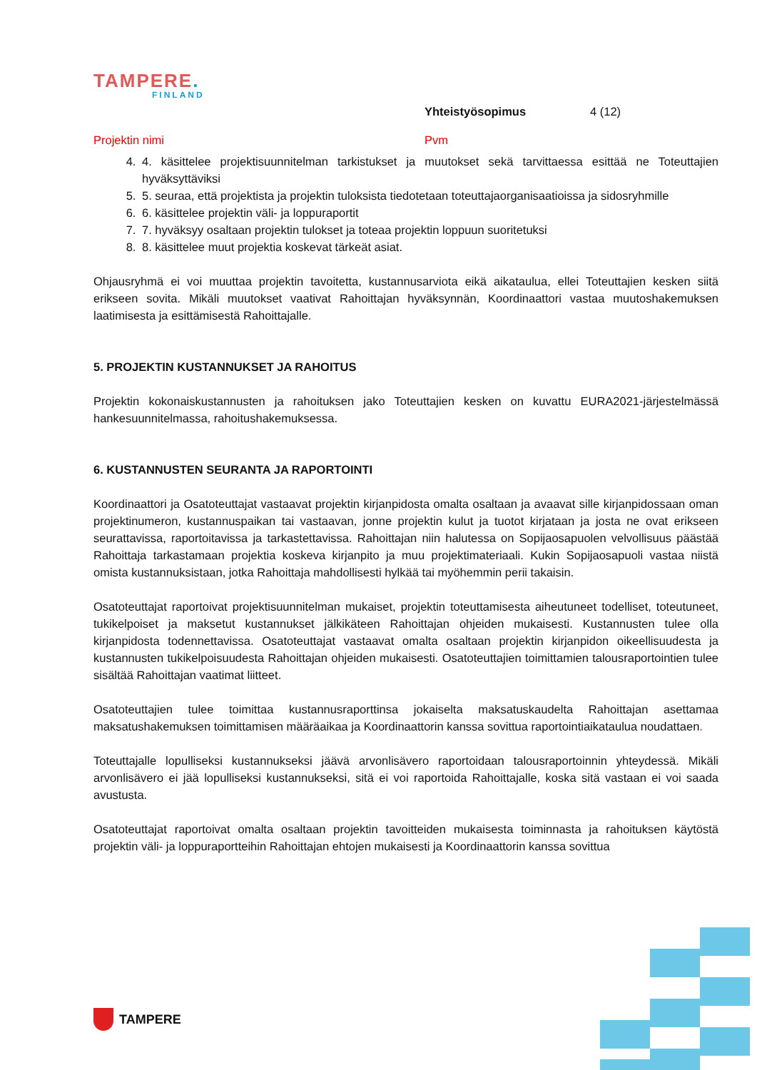TAMPERE.
FINLAND
Yhteistyösopimus 4 (12)
Projektin nimi Pvm
4. 4. käsittelee projektisuunnitelman tarkistukset ja muutokset sekä tarvittaessa esittää ne Toteuttajien hyväksyttäviksi
5. 5. seuraa, että projektista ja projektin tuloksista tiedotetaan toteuttajaorganisaatioissa ja sidosryhmille
6. 6. käsittelee projektin väli- ja loppuraportit
7. 7. hyväksyy osaltaan projektin tulokset ja toteaa projektin loppuun suoritetuksi
8. 8. käsittelee muut projektia koskevat tärkeät asiat.
Ohjausryhmä ei voi muuttaa projektin tavoitetta, kustannusarviota eikä aikataulua, ellei Toteuttajien kesken siitä erikseen sovita. Mikäli muutokset vaativat Rahoittajan hyväksynnän, Koordinaattori vastaa muutoshakemuksen laatimisesta ja esittämisestä Rahoittajalle.
5. PROJEKTIN KUSTANNUKSET JA RAHOITUS
Projektin kokonaiskustannusten ja rahoituksen jako Toteuttajien kesken on kuvattu EURA2021-järjestelmässä hankesuunnitelmassa, rahoitushakemuksessa.
6. KUSTANNUSTEN SEURANTA JA RAPORTOINTI
Koordinaattori ja Osatoteuttajat vastaavat projektin kirjanpidosta omalta osaltaan ja avaavat sille kirjanpidossaan oman projektinumeron, kustannuspaikan tai vastaavan, jonne projektin kulut ja tuotot kirjataan ja josta ne ovat erikseen seurattavissa, raportoitavissa ja tarkastettavissa. Rahoittajan niin halutessa on Sopijaosapuolen velvollisuus päästää Rahoittaja tarkastamaan projektia koskeva kirjanpito ja muu projektimateriaali. Kukin Sopijaosapuoli vastaa niistä omista kustannuksistaan, jotka Rahoittaja mahdollisesti hylkää tai myöhemmin perii takaisin.
Osatoteuttajat raportoivat projektisuunnitelman mukaiset, projektin toteuttamisesta aiheutuneet todelliset, toteutuneet, tukikelpoiset ja maksetut kustannukset jälkikäteen Rahoittajan ohjeiden mukaisesti. Kustannusten tulee olla kirjanpidosta todennettavissa. Osatoteuttajat vastaavat omalta osaltaan projektin kirjanpidon oikeellisuudesta ja kustannusten tukikelpoisuudesta Rahoittajan ohjeiden mukaisesti. Osatoteuttajien toimittamien talousraportointien tulee sisältää Rahoittajan vaatimat liitteet.
Osatoteuttajien tulee toimittaa kustannusraporttinsa jokaiselta maksatuskaudelta Rahoittajan asettamaa maksatushakemuksen toimittamisen määräaikaa ja Koordinaattorin kanssa sovittua raportointiaikataulua noudattaen.
Toteuttajalle lopulliseksi kustannukseksi jäävä arvonlisävero raportoidaan talousraportoinnin yhteydessä. Mikäli arvonlisävero ei jää lopulliseksi kustannukseksi, sitä ei voi raportoida Rahoittajalle, koska sitä vastaan ei voi saada avustusta.
Osatoteuttajat raportoivat omalta osaltaan projektin tavoitteiden mukaisesta toiminnasta ja rahoituksen käytöstä projektin väli- ja loppuraportteihin Rahoittajan ehtojen mukaisesti ja Koordinaattorin kanssa sovittua
TAMPERE